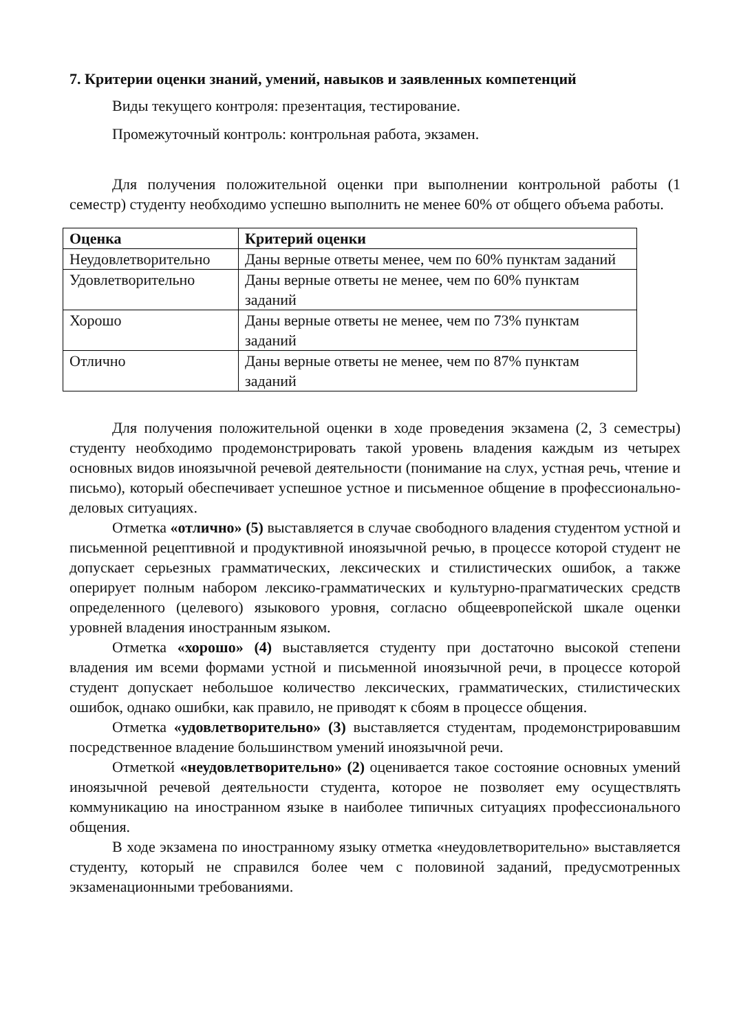7. Критерии оценки знаний, умений, навыков и заявленных компетенций
Виды текущего контроля: презентация, тестирование.
Промежуточный контроль: контрольная работа, экзамен.
Для получения положительной оценки при выполнении контрольной работы (1 семестр) студенту необходимо успешно выполнить не менее 60% от общего объема работы.
| Оценка | Критерий оценки |
| --- | --- |
| Неудовлетворительно | Даны верные ответы менее, чем по 60% пунктам заданий |
| Удовлетворительно | Даны верные ответы не менее, чем по 60% пунктам заданий |
| Хорошо | Даны верные ответы не менее, чем по 73% пунктам заданий |
| Отлично | Даны верные ответы не менее, чем по 87% пунктам заданий |
Для получения положительной оценки в ходе проведения экзамена (2, 3 семестры) студенту необходимо продемонстрировать такой уровень владения каждым из четырех основных видов иноязычной речевой деятельности (понимание на слух, устная речь, чтение и письмо), который обеспечивает успешное устное и письменное общение в профессионально-деловых ситуациях.
Отметка «отлично» (5) выставляется в случае свободного владения студентом устной и письменной рецептивной и продуктивной иноязычной речью, в процессе которой студент не допускает серьезных грамматических, лексических и стилистических ошибок, а также оперирует полным набором лексико-грамматических и культурно-прагматических средств определенного (целевого) языкового уровня, согласно общеевропейской шкале оценки уровней владения иностранным языком.
Отметка «хорошо» (4) выставляется студенту при достаточно высокой степени владения им всеми формами устной и письменной иноязычной речи, в процессе которой студент допускает небольшое количество лексических, грамматических, стилистических ошибок, однако ошибки, как правило, не приводят к сбоям в процессе общения.
Отметка «удовлетворительно» (3) выставляется студентам, продемонстрировавшим посредственное владение большинством умений иноязычной речи.
Отметкой «неудовлетворительно» (2) оценивается такое состояние основных умений иноязычной речевой деятельности студента, которое не позволяет ему осуществлять коммуникацию на иностранном языке в наиболее типичных ситуациях профессионального общения.
В ходе экзамена по иностранному языку отметка «неудовлетворительно» выставляется студенту, который не справился более чем с половиной заданий, предусмотренных экзаменационными требованиями.